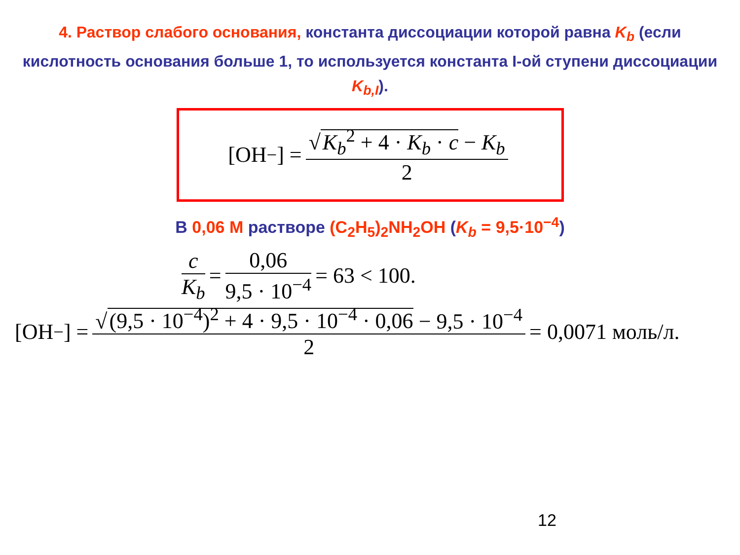4. Раствор слабого основания, константа диссоциации которой равна K<sub>b</sub> (если кислотность основания больше 1, то используется константа I-ой ступени диссоциации K<sub>b,I</sub>).
[OH<sup>−</sup>] = √ K<sub>b</sub><sup>2</sup> + 4 · K<sub>b</sub> · c − K<sub>b</sub> 2
В 0,06 М растворе (C<sub>2</sub>H<sub>5</sub>)<sub>2</sub>NH<sub>2</sub>OH (K<sub>b</sub> = 9,5·10<sup>−4</sup>)
c K<sub>b</sub> = 0,06 9,5 · 10<sup>−4</sup> = 63 < 100.
[OH<sup>−</sup>] = √ (9,5 · 10<sup>−4</sup>)<sup>2</sup> + 4 · 9,5 · 10<sup>−4</sup> · 0,06 − 9,5 · 10<sup>−4</sup> 2 = 0,0071 моль/л.
12